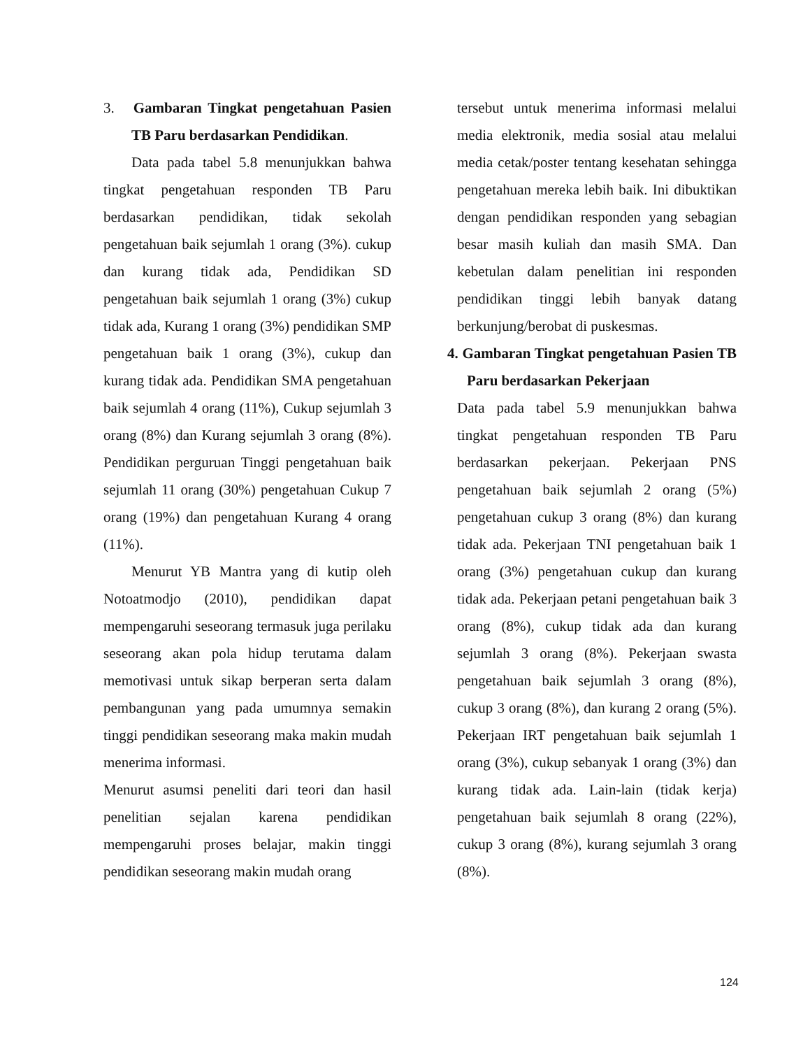3. Gambaran Tingkat pengetahuan Pasien TB Paru berdasarkan Pendidikan.
Data pada tabel 5.8 menunjukkan bahwa tingkat pengetahuan responden TB Paru berdasarkan pendidikan, tidak sekolah pengetahuan baik sejumlah 1 orang (3%). cukup dan kurang tidak ada, Pendidikan SD pengetahuan baik sejumlah 1 orang (3%) cukup tidak ada, Kurang 1 orang (3%) pendidikan SMP pengetahuan baik 1 orang (3%), cukup dan kurang tidak ada. Pendidikan SMA pengetahuan baik sejumlah 4 orang (11%), Cukup sejumlah 3 orang (8%) dan Kurang sejumlah 3 orang (8%). Pendidikan perguruan Tinggi pengetahuan baik sejumlah 11 orang (30%) pengetahuan Cukup 7 orang (19%) dan pengetahuan Kurang 4 orang (11%).
Menurut YB Mantra yang di kutip oleh Notoatmodjo (2010), pendidikan dapat mempengaruhi seseorang termasuk juga perilaku seseorang akan pola hidup terutama dalam memotivasi untuk sikap berperan serta dalam pembangunan yang pada umumnya semakin tinggi pendidikan seseorang maka makin mudah menerima informasi.
Menurut asumsi peneliti dari teori dan hasil penelitian sejalan karena pendidikan mempengaruhi proses belajar, makin tinggi pendidikan seseorang makin mudah orang
tersebut untuk menerima informasi melalui media elektronik, media sosial atau melalui media cetak/poster tentang kesehatan sehingga pengetahuan mereka lebih baik. Ini dibuktikan dengan pendidikan responden yang sebagian besar masih kuliah dan masih SMA. Dan kebetulan dalam penelitian ini responden pendidikan tinggi lebih banyak datang berkunjung/berobat di puskesmas.
4. Gambaran Tingkat pengetahuan Pasien TB Paru berdasarkan Pekerjaan
Data pada tabel 5.9 menunjukkan bahwa tingkat pengetahuan responden TB Paru berdasarkan pekerjaan. Pekerjaan PNS pengetahuan baik sejumlah 2 orang (5%) pengetahuan cukup 3 orang (8%) dan kurang tidak ada. Pekerjaan TNI pengetahuan baik 1 orang (3%) pengetahuan cukup dan kurang tidak ada. Pekerjaan petani pengetahuan baik 3 orang (8%), cukup tidak ada dan kurang sejumlah 3 orang (8%). Pekerjaan swasta pengetahuan baik sejumlah 3 orang (8%), cukup 3 orang (8%), dan kurang 2 orang (5%). Pekerjaan IRT pengetahuan baik sejumlah 1 orang (3%), cukup sebanyak 1 orang (3%) dan kurang tidak ada. Lain-lain (tidak kerja) pengetahuan baik sejumlah 8 orang (22%), cukup 3 orang (8%), kurang sejumlah 3 orang (8%).
124